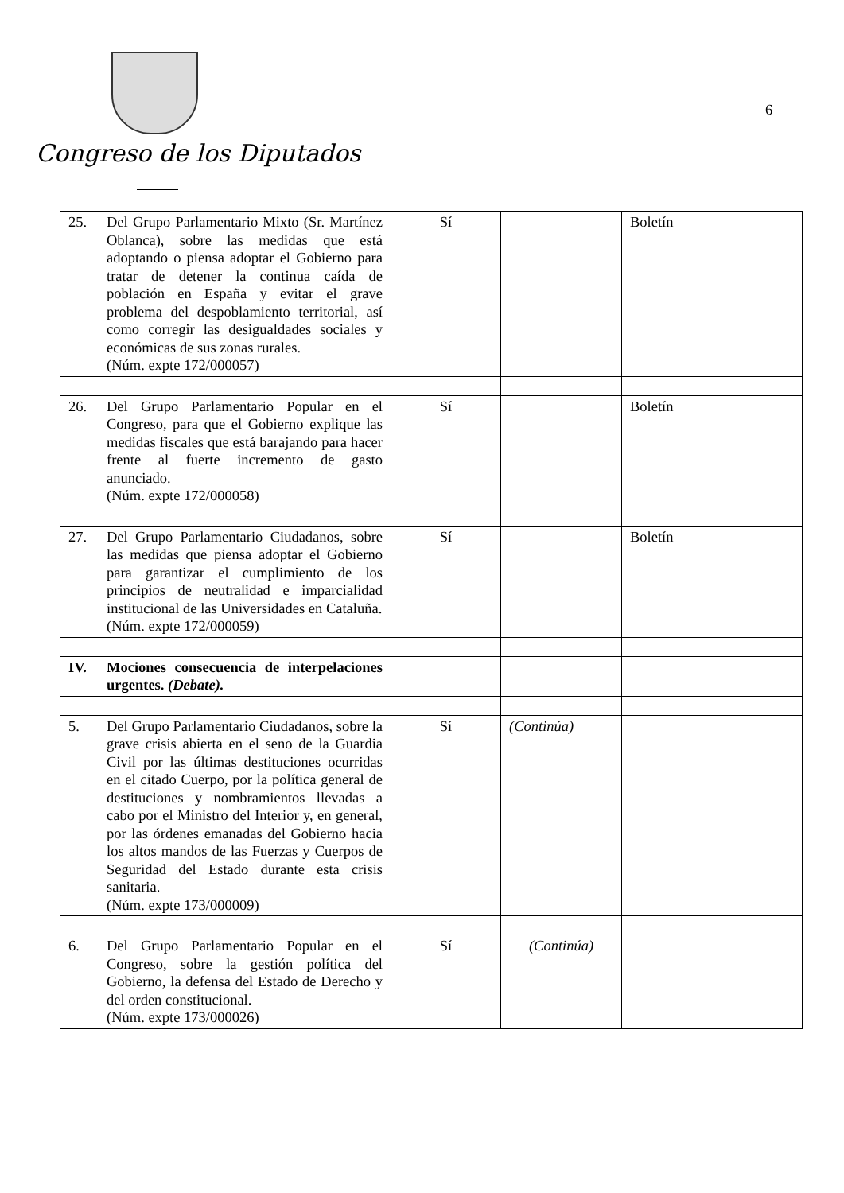Congreso de los Diputados
6
| 25. Del Grupo Parlamentario Mixto (Sr. Martínez Oblanca), sobre las medidas que está adoptando o piensa adoptar el Gobierno para tratar de detener la continua caída de población en España y evitar el grave problema del despoblamiento territorial, así como corregir las desigualdades sociales y económicas de sus zonas rurales. (Núm. expte 172/000057) | Sí | | Boletín |
| 26. Del Grupo Parlamentario Popular en el Congreso, para que el Gobierno explique las medidas fiscales que está barajando para hacer frente al fuerte incremento de gasto anunciado. (Núm. expte 172/000058) | Sí | | Boletín |
| 27. Del Grupo Parlamentario Ciudadanos, sobre las medidas que piensa adoptar el Gobierno para garantizar el cumplimiento de los principios de neutralidad e imparcialidad institucional de las Universidades en Cataluña. (Núm. expte 172/000059) | Sí | | Boletín |
| IV. Mociones consecuencia de interpelaciones urgentes. (Debate). | | | |
| 5. Del Grupo Parlamentario Ciudadanos, sobre la grave crisis abierta en el seno de la Guardia Civil por las últimas destituciones ocurridas en el citado Cuerpo, por la política general de destituciones y nombramientos llevadas a cabo por el Ministro del Interior y, en general, por las órdenes emanadas del Gobierno hacia los altos mandos de las Fuerzas y Cuerpos de Seguridad del Estado durante esta crisis sanitaria. (Núm. expte 173/000009) | Sí | (Continúa) | |
| 6. Del Grupo Parlamentario Popular en el Congreso, sobre la gestión política del Gobierno, la defensa del Estado de Derecho y del orden constitucional. (Núm. expte 173/000026) | Sí | (Continúa) | |